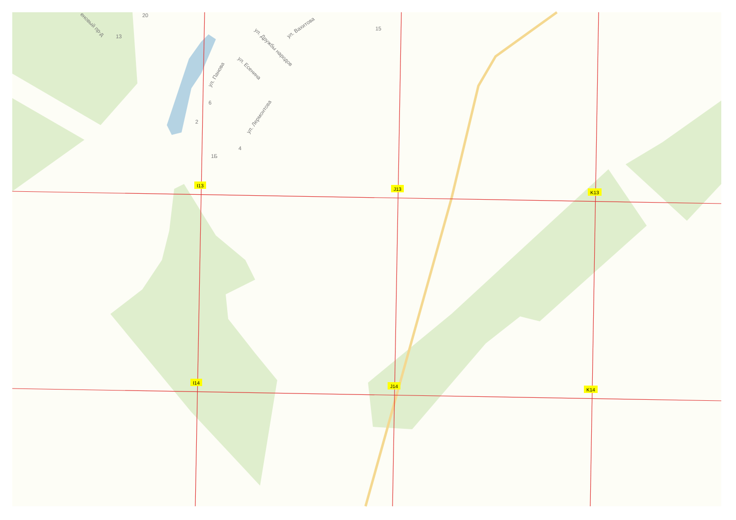20
13
15
6
2
4
1Б
еновый пр-д
ул. Панова
ул. Есенина
ул. Дружбы народов
ул. Вахитова
ул. Лермонтова
I13
J13
K13
I14
J14
K14